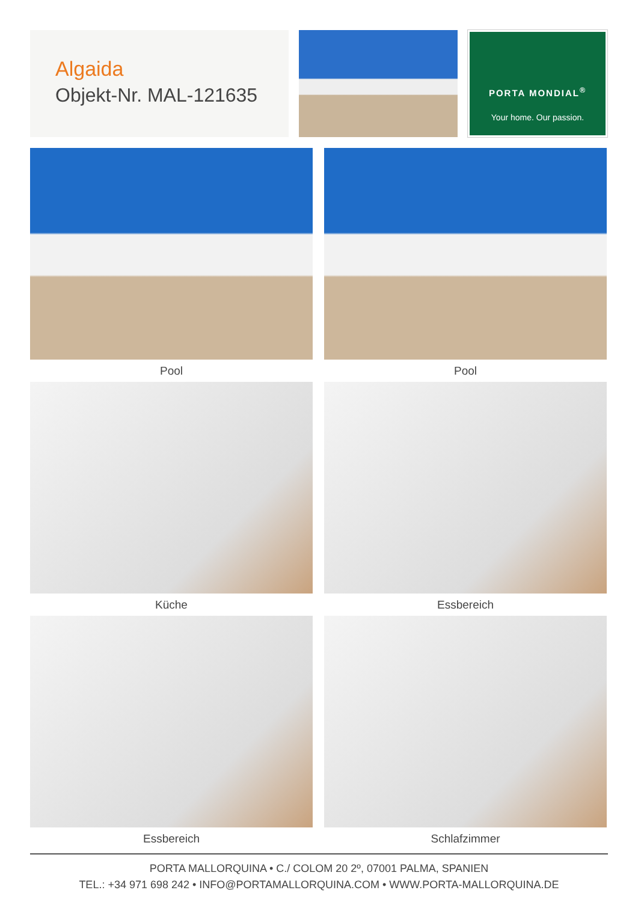Algaida
Objekt-Nr. MAL-121635
PORTA MONDIAL<sup>®</sup>
Your home. Our passion.
Pool
Pool
Küche
Essbereich
Essbereich
Schlafzimmer
PORTA MALLORQUINA • C./ COLOM 20 2º, 07001 PALMA, SPANIEN
TEL.: +34 971 698 242 • INFO@PORTAMALLORQUINA.COM • WWW.PORTA-MALLORQUINA.DE